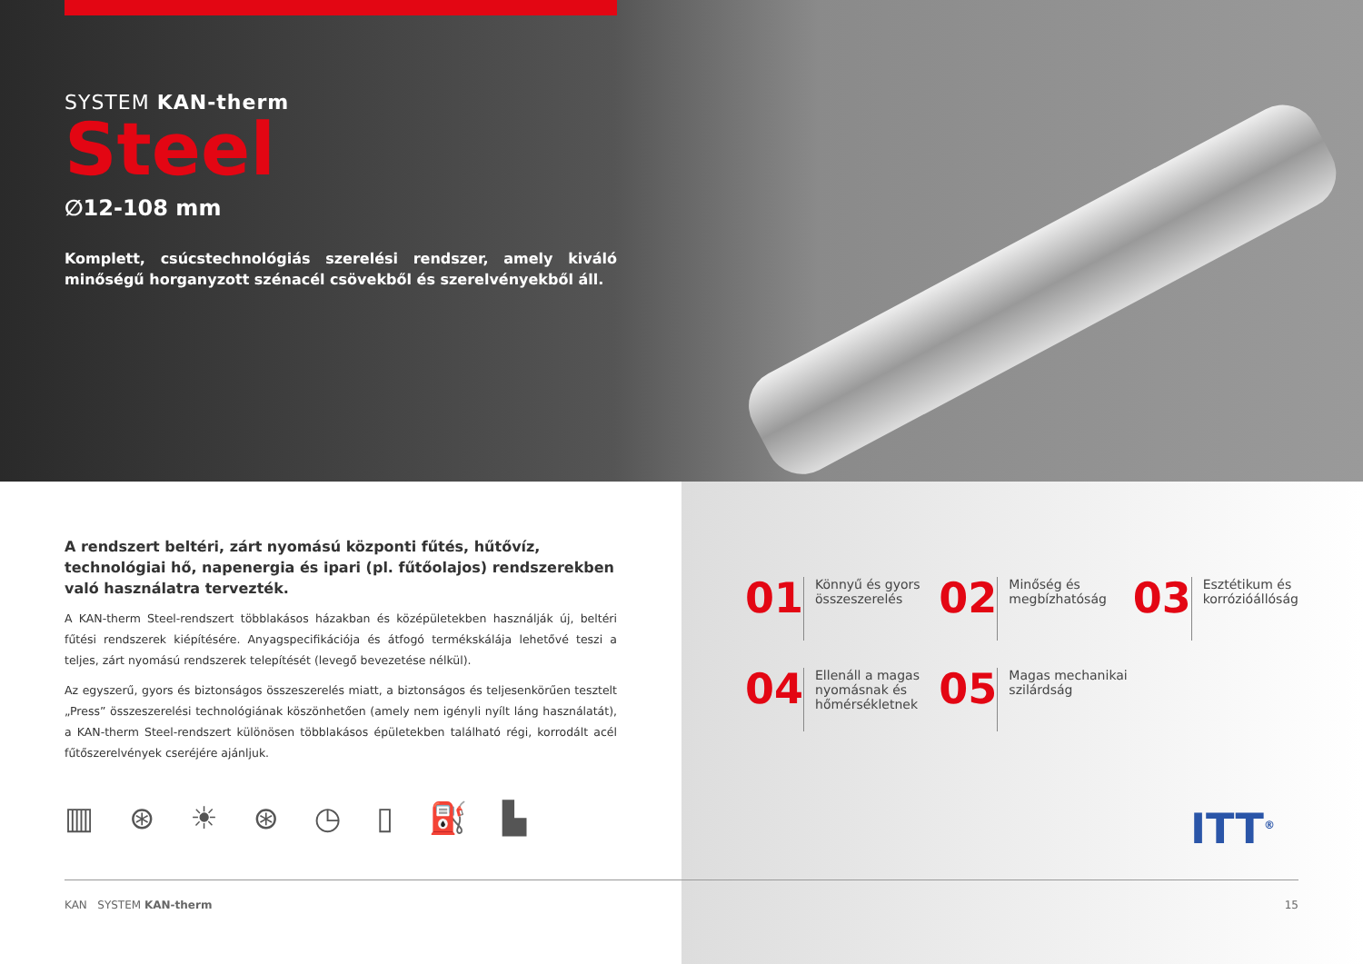SYSTEM KAN-therm
Steel
∅12-108 mm
Komplett, csúcstechnológiás szerelési rendszer, amely kiváló minőségű horganyzott szénacél csövekből és szerelvényekből áll.
A rendszert beltéri, zárt nyomású központi fűtés, hűtővíz, technológiai hő, napenergia és ipari (pl. fűtőolajos) rendszerekben való használatra tervezték.
A KAN-therm Steel-rendszert többlakásos házakban és középületekben használják új, beltéri fűtési rendszerek kiépítésére. Anyagspecifikációja és átfogó termékskálája lehetővé teszi a teljes, zárt nyomású rendszerek telepítését (levegő bevezetése nélkül).
Az egyszerű, gyors és biztonságos összeszerelés miatt, a biztonságos és teljesenkörűen tesztelt „Press” összeszerelési technológiának köszönhetően (amely nem igényli nyílt láng használatát), a KAN-therm Steel-rendszert különösen többlakásos épületekben található régi, korrodált acél fűtőszerelvények cseréjére ajánljuk.
▥ ⊛ ☀ ⊛ ◷ ▯ ⛽ ▙
01
Könnyű és gyors összeszerelés
02
Minőség és megbízhatóság
03
Esztétikum és korrózióállóság
04
Ellenáll a magas nyomásnak és hőmérsékletnek
05
Magas mechanikai szilárdság
ITT<sup>®</sup>
KAN SYSTEM KAN-therm 15